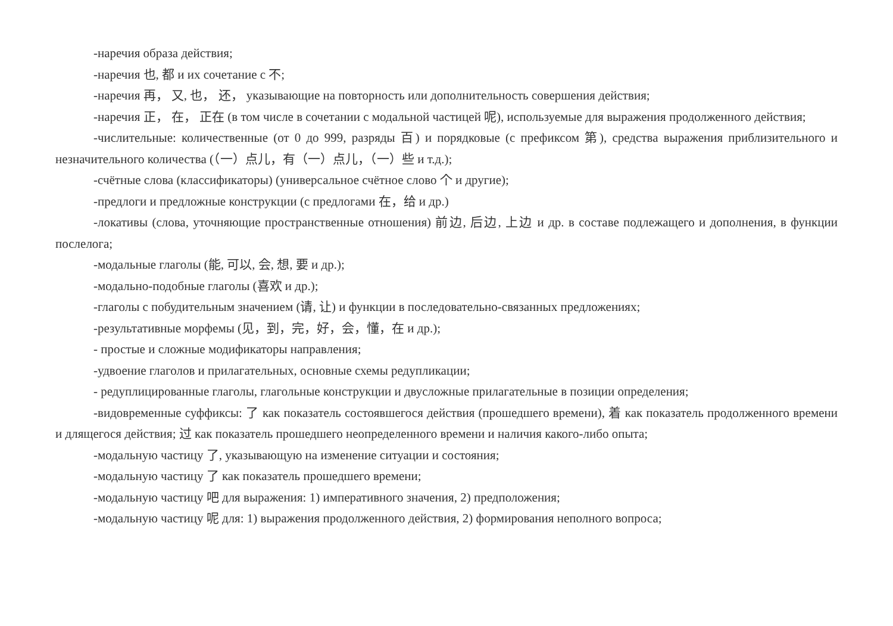-наречия образа действия;
-наречия 也, 都 и их сочетание с 不;
-наречия 再， 又, 也， 还， указывающие на повторность или дополнительность совершения действия;
-наречия 正， 在， 正在 (в том числе в сочетании с модальной частицей 呢), используемые для выражения продолженного действия;
-числительные: количественные (от 0 до 999, разряды 百) и порядковые (с префиксом 第), средства выражения приблизительного и незначительного количества (（一）点儿，有（一）点儿，（一）些 и т.д.);
-счётные слова (классификаторы) (универсальное счётное слово 个 и другие);
-предлоги и предложные конструкции (с предлогами 在，给 и др.)
-локативы (слова, уточняющие пространственные отношения) 前边, 后边, 上边 и др. в составе подлежащего и дополнения, в функции послелога;
-модальные глаголы (能, 可以, 会, 想, 要 и др.);
-модально-подобные глаголы (喜欢 и др.);
-глаголы с побудительным значением (请, 让) и функции в последовательно-связанных предложениях;
-результативные морфемы (见，到，完，好，会，懂，在 и др.);
- простые и сложные модификаторы направления;
-удвоение глаголов и прилагательных, основные схемы редупликации;
- редуплицированные глаголы, глагольные конструкции и двусложные прилагательные в позиции определения;
-видовременные суффиксы: 了 как показатель состоявшегося действия (прошедшего времени), 着 как показатель продолженного времени и длящегося действия; 过 как показатель прошедшего неопределенного времени и наличия какого-либо опыта;
-модальную частицу 了, указывающую на изменение ситуации и состояния;
-модальную частицу 了 как показатель прошедшего времени;
-модальную частицу 吧 для выражения: 1) императивного значения, 2) предположения;
-модальную частицу 呢 для: 1) выражения продолженного действия, 2) формирования неполного вопроса;